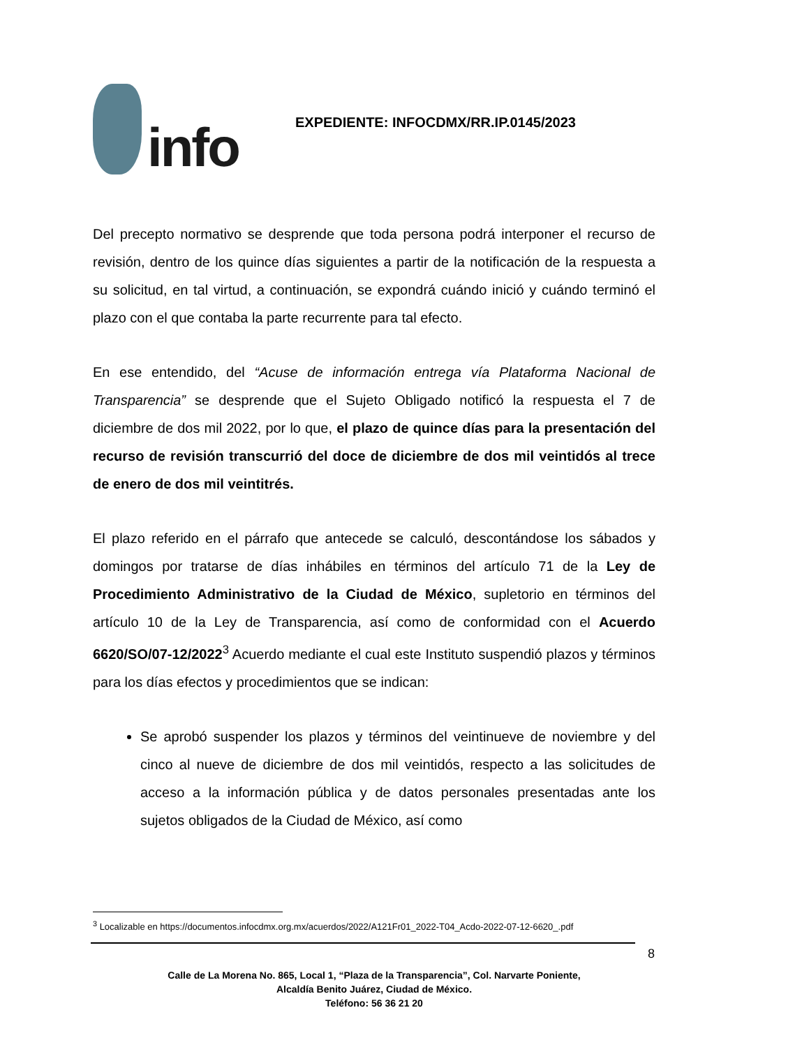info
EXPEDIENTE: INFOCDMX/RR.IP.0145/2023
Del precepto normativo se desprende que toda persona podrá interponer el recurso de revisión, dentro de los quince días siguientes a partir de la notificación de la respuesta a su solicitud, en tal virtud, a continuación, se expondrá cuándo inició y cuándo terminó el plazo con el que contaba la parte recurrente para tal efecto.
En ese entendido, del “Acuse de información entrega vía Plataforma Nacional de Transparencia” se desprende que el Sujeto Obligado notificó la respuesta el 7 de diciembre de dos mil 2022, por lo que, el plazo de quince días para la presentación del recurso de revisión transcurrió del doce de diciembre de dos mil veintidós al trece de enero de dos mil veintitrés.
El plazo referido en el párrafo que antecede se calculó, descontándose los sábados y domingos por tratarse de días inhábiles en términos del artículo 71 de la Ley de Procedimiento Administrativo de la Ciudad de México, supletorio en términos del artículo 10 de la Ley de Transparencia, así como de conformidad con el Acuerdo 6620/SO/07-12/2022<sup>3</sup> Acuerdo mediante el cual este Instituto suspendió plazos y términos para los días efectos y procedimientos que se indican:
Se aprobó suspender los plazos y términos del veintinueve de noviembre y del cinco al nueve de diciembre de dos mil veintidós, respecto a las solicitudes de acceso a la información pública y de datos personales presentadas ante los sujetos obligados de la Ciudad de México, así como
<sup>3</sup> Localizable en https://documentos.infocdmx.org.mx/acuerdos/2022/A121Fr01_2022-T04_Acdo-2022-07-12-6620_.pdf
8
Calle de La Morena No. 865, Local 1, “Plaza de la Transparencia”, Col. Narvarte Poniente,
Alcaldía Benito Juárez, Ciudad de México.
Teléfono: 56 36 21 20